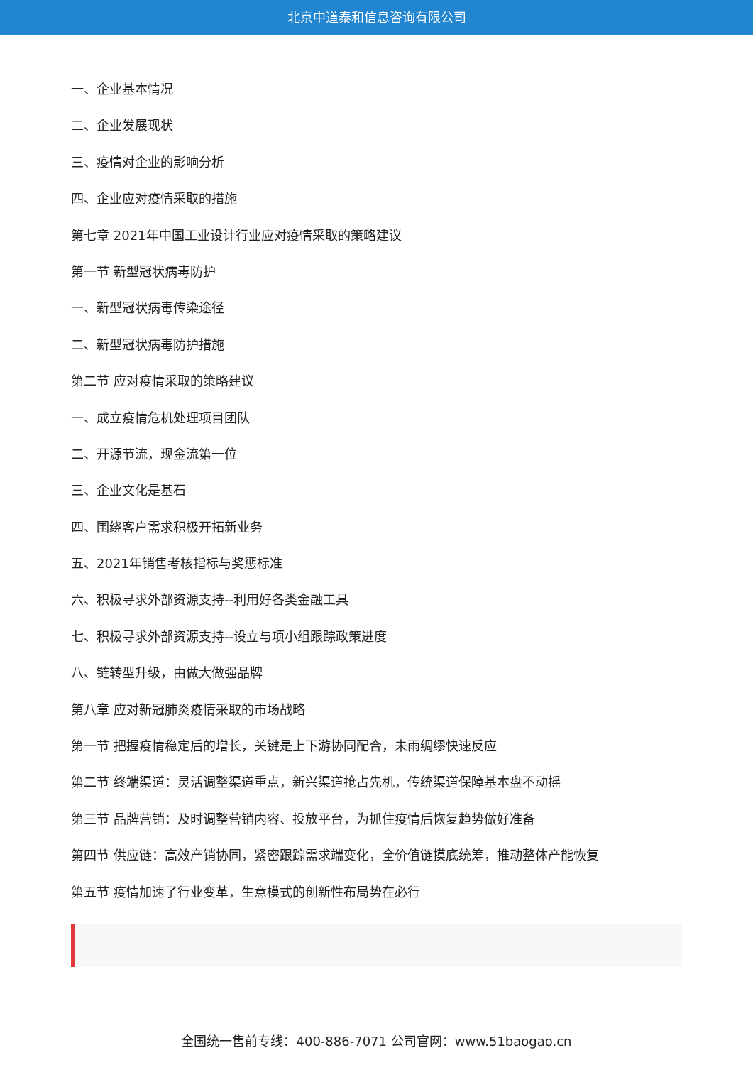北京中道泰和信息咨询有限公司
一、企业基本情况
二、企业发展现状
三、疫情对企业的影响分析
四、企业应对疫情采取的措施
第七章 2021年中国工业设计行业应对疫情采取的策略建议
第一节 新型冠状病毒防护
一、新型冠状病毒传染途径
二、新型冠状病毒防护措施
第二节 应对疫情采取的策略建议
一、成立疫情危机处理项目团队
二、开源节流，现金流第一位
三、企业文化是基石
四、围绕客户需求积极开拓新业务
五、2021年销售考核指标与奖惩标准
六、积极寻求外部资源支持--利用好各类金融工具
七、积极寻求外部资源支持--设立与项小组跟踪政策进度
八、链转型升级，由做大做强品牌
第八章 应对新冠肺炎疫情采取的市场战略
第一节 把握疫情稳定后的增长，关键是上下游协同配合，未雨绸缪快速反应
第二节 终端渠道：灵活调整渠道重点，新兴渠道抢占先机，传统渠道保障基本盘不动摇
第三节 品牌营销：及时调整营销内容、投放平台，为抓住疫情后恢复趋势做好准备
第四节 供应链：高效产销协同，紧密跟踪需求端变化，全价值链摸底统筹，推动整体产能恢复
第五节 疫情加速了行业变革，生意模式的创新性布局势在必行
全国统一售前专线：400-886-7071 公司官网：www.51baogao.cn